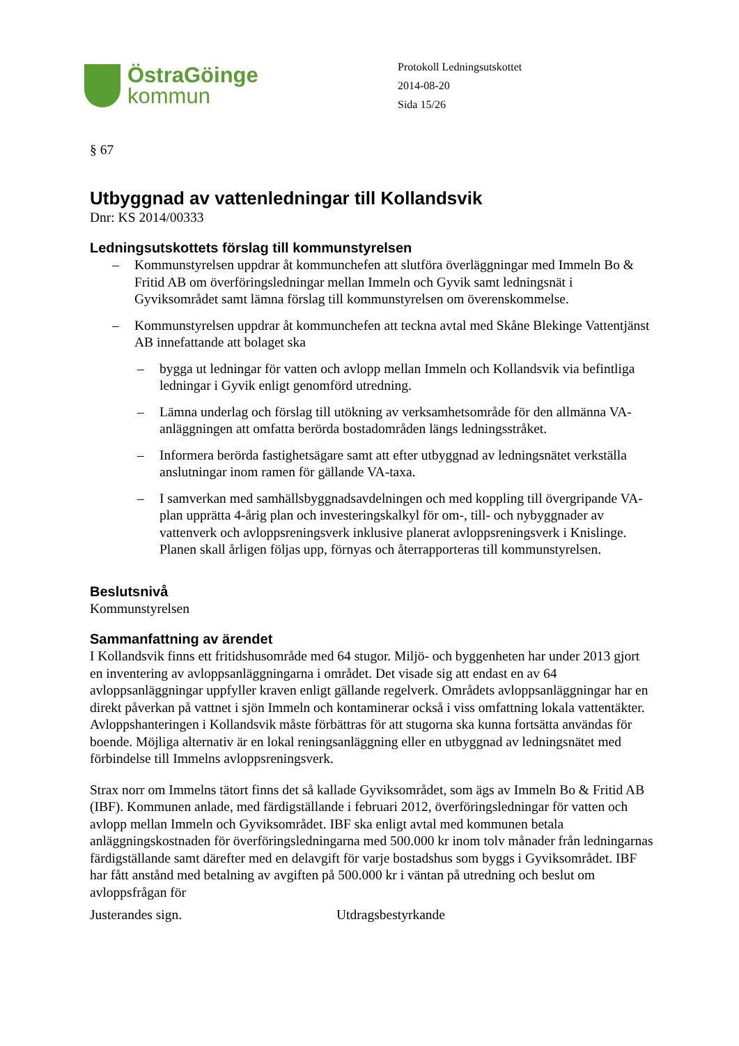ÖstraGöinge
kommun
Protokoll Ledningsutskottet
2014-08-20
Sida 15/26
§ 67
Utbyggnad av vattenledningar till Kollandsvik
Dnr: KS 2014/00333
Ledningsutskottets förslag till kommunstyrelsen
– Kommunstyrelsen uppdrar åt kommunchefen att slutföra överläggningar med Immeln Bo & Fritid AB om överföringsledningar mellan Immeln och Gyvik samt ledningsnät i Gyviksområdet samt lämna förslag till kommunstyrelsen om överenskommelse.
– Kommunstyrelsen uppdrar åt kommunchefen att teckna avtal med Skåne Blekinge Vattentjänst AB innefattande att bolaget ska
– bygga ut ledningar för vatten och avlopp mellan Immeln och Kollandsvik via befintliga ledningar i Gyvik enligt genomförd utredning.
– Lämna underlag och förslag till utökning av verksamhetsområde för den allmänna VA-anläggningen att omfatta berörda bostadområden längs ledningsstråket.
– Informera berörda fastighetsägare samt att efter utbyggnad av ledningsnätet verkställa anslutningar inom ramen för gällande VA-taxa.
– I samverkan med samhällsbyggnadsavdelningen och med koppling till övergripande VA-plan upprätta 4-årig plan och investeringskalkyl för om-, till- och nybyggnader av vattenverk och avloppsreningsverk inklusive planerat avloppsreningsverk i Knislinge. Planen skall årligen följas upp, förnyas och återrapporteras till kommunstyrelsen.
Beslutsnivå
Kommunstyrelsen
Sammanfattning av ärendet
I Kollandsvik finns ett fritidshusområde med 64 stugor. Miljö- och byggenheten har under 2013 gjort en inventering av avloppsanläggningarna i området. Det visade sig att endast en av 64 avloppsanläggningar uppfyller kraven enligt gällande regelverk. Områdets avloppsanläggningar har en direkt påverkan på vattnet i sjön Immeln och kontaminerar också i viss omfattning lokala vattentäkter. Avloppshanteringen i Kollandsvik måste förbättras för att stugorna ska kunna fortsätta användas för boende. Möjliga alternativ är en lokal reningsanläggning eller en utbyggnad av ledningsnätet med förbindelse till Immelns avloppsreningsverk.
Strax norr om Immelns tätort finns det så kallade Gyviksområdet, som ägs av Immeln Bo & Fritid AB (IBF). Kommunen anlade, med färdigställande i februari 2012, överföringsledningar för vatten och avlopp mellan Immeln och Gyviksområdet. IBF ska enligt avtal med kommunen betala anläggningskostnaden för överföringsledningarna med 500.000 kr inom tolv månader från ledningarnas färdigställande samt därefter med en delavgift för varje bostadshus som byggs i Gyviksområdet. IBF har fått anstånd med betalning av avgiften på 500.000 kr i väntan på utredning och beslut om avloppsfrågan för
Justerandes sign. Utdragsbestyrkande